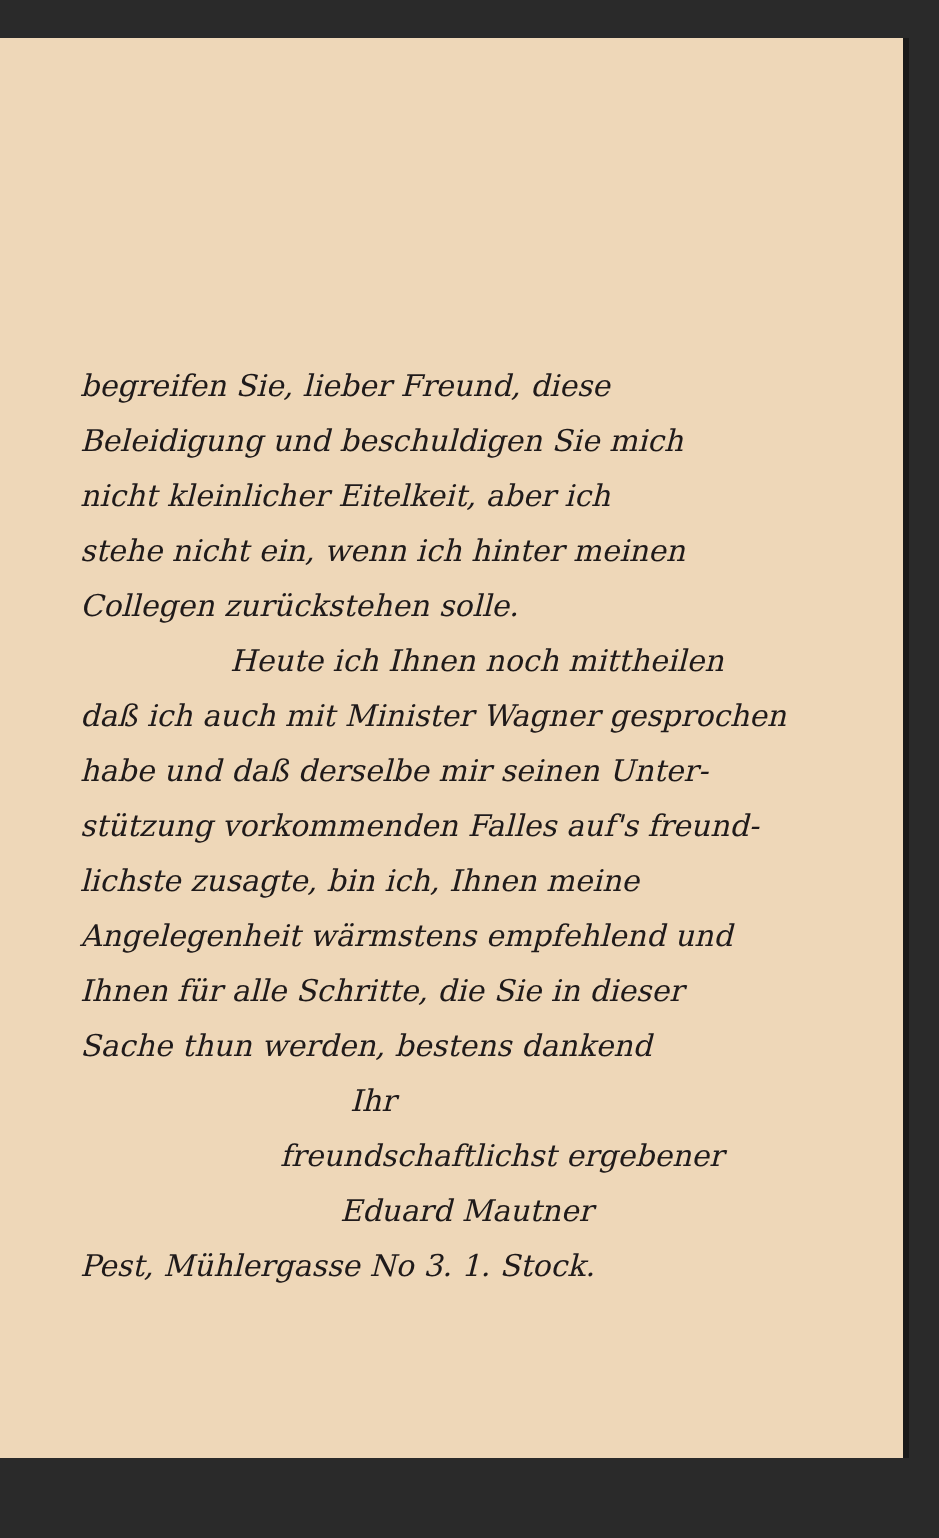begreifen Sie, lieber Freund, diese
Beleidigung und beschuldigen Sie mich
nicht kleinlicher Eitelkeit, aber ich
stehe nicht ein, wenn ich hinter meinen
Collegen zurückstehen solle.
Heute ich Ihnen noch mittheilen
daß ich auch mit Minister Wagner gesprochen
habe und daß derselbe mir seinen Unter-
stützung vorkommenden Falles auf's freund-
lichste zusagte, bin ich, Ihnen meine
Angelegenheit wärmstens empfehlend und
Ihnen für alle Schritte, die Sie in dieser
Sache thun werden, bestens dankend
Ihr
freundschaftlichst ergebener
Eduard Mautner
Pest, Mühlergasse No 3. 1. Stock.